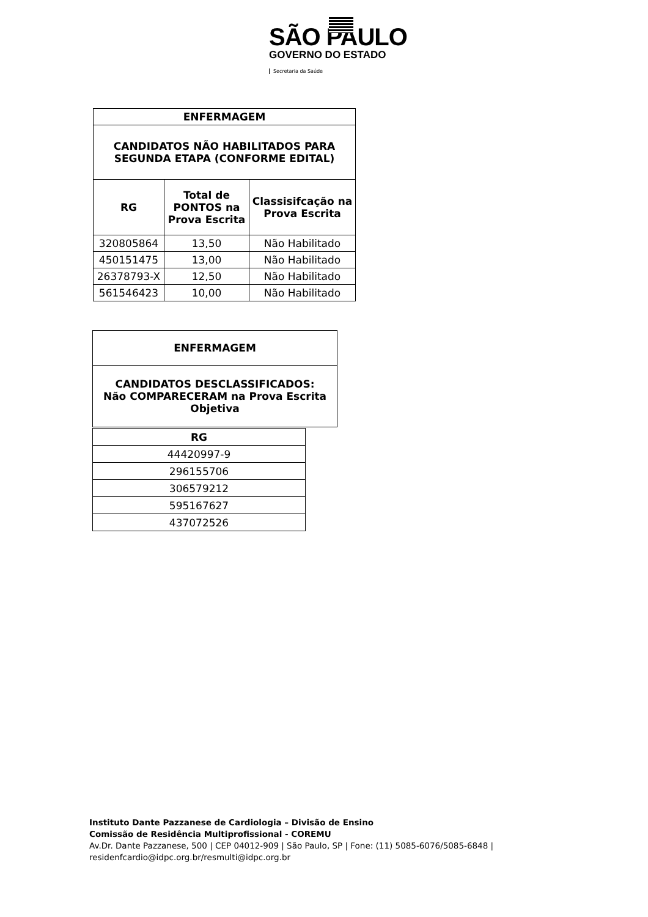SÃO PAULO
GOVERNO DO ESTADO
Secretaria da Saúde
| ENFERMAGEM | | |
| --- | --- | --- |
| CANDIDATOS NÃO HABILITADOS PARA SEGUNDA ETAPA (CONFORME EDITAL) | | |
| RG | Total de PONTOS na Prova Escrita | Classisifcação na Prova Escrita |
| 320805864 | 13,50 | Não Habilitado |
| 450151475 | 13,00 | Não Habilitado |
| 26378793-X | 12,50 | Não Habilitado |
| 561546423 | 10,00 | Não Habilitado |
| ENFERMAGEM |
| --- |
| CANDIDATOS DESCLASSIFICADOS: Não COMPARECERAM na Prova Escrita Objetiva |
| RG |
| --- |
| 44420997-9 |
| 296155706 |
| 306579212 |
| 595167627 |
| 437072526 |
Instituto Dante Pazzanese de Cardiologia – Divisão de Ensino
Comissão de Residência Multiprofissional - COREMU
Av.Dr. Dante Pazzanese, 500 | CEP 04012-909 | São Paulo, SP | Fone: (11) 5085-6076/5085-6848 |
residenfcardio@idpc.org.br/resmulti@idpc.org.br